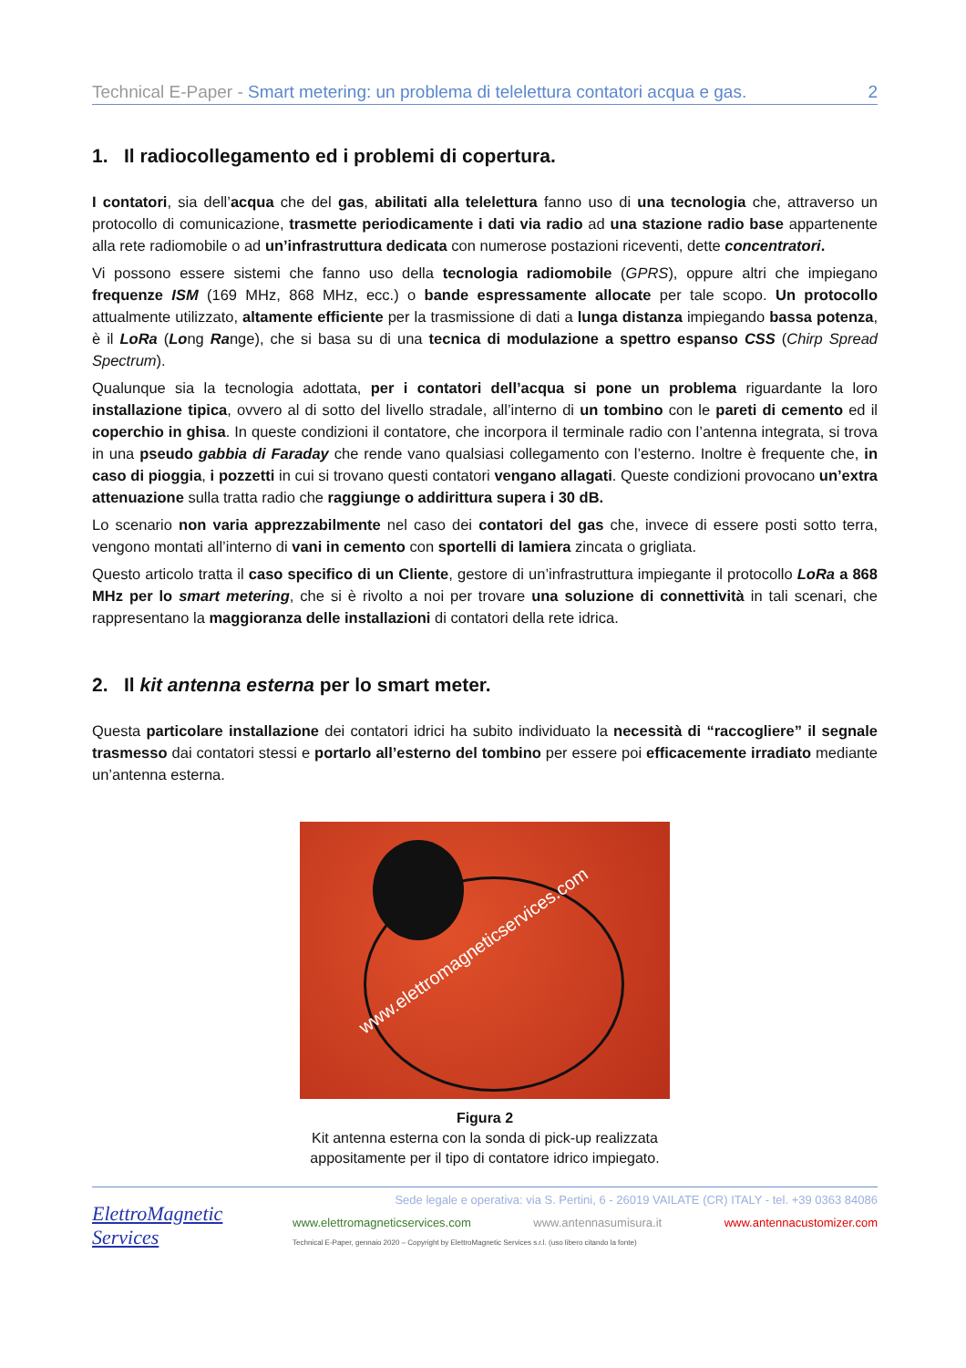Technical E-Paper - Smart metering: un problema di telelettura contatori acqua e gas. 2
1. Il radiocollegamento ed i problemi di copertura.
I contatori, sia dell’acqua che del gas, abilitati alla telelettura fanno uso di una tecnologia che, attraverso un protocollo di comunicazione, trasmette periodicamente i dati via radio ad una stazione radio base appartenente alla rete radiomobile o ad un’infrastruttura dedicata con numerose postazioni riceventi, dette concentratori.
Vi possono essere sistemi che fanno uso della tecnologia radiomobile (GPRS), oppure altri che impiegano frequenze ISM (169 MHz, 868 MHz, ecc.) o bande espressamente allocate per tale scopo. Un protocollo attualmente utilizzato, altamente efficiente per la trasmissione di dati a lunga distanza impiegando bassa potenza, è il LoRa (Long Range), che si basa su di una tecnica di modulazione a spettro espanso CSS (Chirp Spread Spectrum).
Qualunque sia la tecnologia adottata, per i contatori dell’acqua si pone un problema riguardante la loro installazione tipica, ovvero al di sotto del livello stradale, all’interno di un tombino con le pareti di cemento ed il coperchio in ghisa. In queste condizioni il contatore, che incorpora il terminale radio con l’antenna integrata, si trova in una pseudo gabbia di Faraday che rende vano qualsiasi collegamento con l’esterno. Inoltre è frequente che, in caso di pioggia, i pozzetti in cui si trovano questi contatori vengano allagati. Queste condizioni provocano un’extra attenuazione sulla tratta radio che raggiunge o addirittura supera i 30 dB.
Lo scenario non varia apprezzabilmente nel caso dei contatori del gas che, invece di essere posti sotto terra, vengono montati all’interno di vani in cemento con sportelli di lamiera zincata o grigliata.
Questo articolo tratta il caso specifico di un Cliente, gestore di un’infrastruttura impiegante il protocollo LoRa a 868 MHz per lo smart metering, che si è rivolto a noi per trovare una soluzione di connettività in tali scenari, che rappresentano la maggioranza delle installazioni di contatori della rete idrica.
2. Il kit antenna esterna per lo smart meter.
Questa particolare installazione dei contatori idrici ha subito individuato la necessità di “raccogliere” il segnale trasmesso dai contatori stessi e portarlo all’esterno del tombino per essere poi efficacemente irradiato mediante un’antenna esterna.
www.elettromagneticservices.com
Figura 2
Kit antenna esterna con la sonda di pick-up realizzata
appositamente per il tipo di contatore idrico impiegato.
ElettroMagnetic Services
Sede legale e operativa: via S. Pertini, 6 - 26019 VAILATE (CR) ITALY - tel. +39 0363 84086
www.elettromagneticservices.com www.antennasumisura.it www.antennacustomizer.com
Technical E-Paper, gennaio 2020 – Copyright by ElettroMagnetic Services s.r.l. (uso libero citando la fonte)